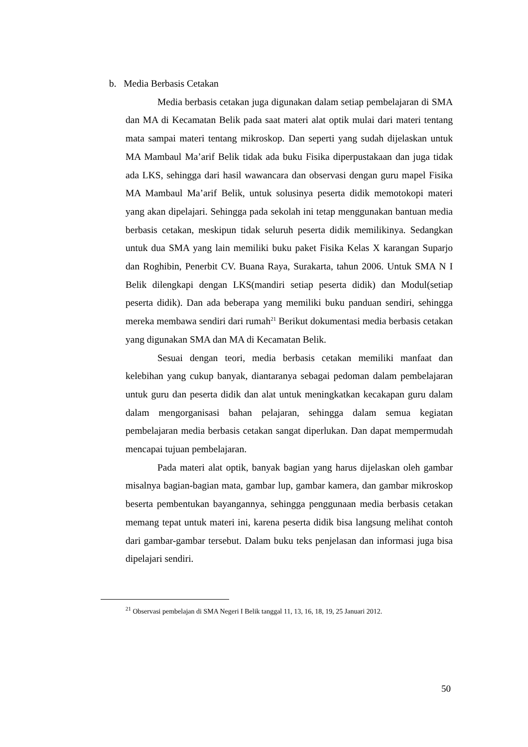b. Media Berbasis Cetakan
Media berbasis cetakan juga digunakan dalam setiap pembelajaran di SMA dan MA di Kecamatan Belik pada saat materi alat optik mulai dari materi tentang mata sampai materi tentang mikroskop. Dan seperti yang sudah dijelaskan untuk MA Mambaul Ma’arif Belik tidak ada buku Fisika diperpustakaan dan juga tidak ada LKS, sehingga dari hasil wawancara dan observasi dengan guru mapel Fisika MA Mambaul Ma’arif Belik, untuk solusinya peserta didik memotokopi materi yang akan dipelajari. Sehingga pada sekolah ini tetap menggunakan bantuan media berbasis cetakan, meskipun tidak seluruh peserta didik memilikinya. Sedangkan untuk dua SMA yang lain memiliki buku paket Fisika Kelas X karangan Suparjo dan Roghibin, Penerbit CV. Buana Raya, Surakarta, tahun 2006. Untuk SMA N I Belik dilengkapi dengan LKS(mandiri setiap peserta didik) dan Modul(setiap peserta didik). Dan ada beberapa yang memiliki buku panduan sendiri, sehingga mereka membawa sendiri dari rumah<sup>21</sup> Berikut dokumentasi media berbasis cetakan yang digunakan SMA dan MA di Kecamatan Belik.
Sesuai dengan teori, media berbasis cetakan memiliki manfaat dan kelebihan yang cukup banyak, diantaranya sebagai pedoman dalam pembelajaran untuk guru dan peserta didik dan alat untuk meningkatkan kecakapan guru dalam dalam mengorganisasi bahan pelajaran, sehingga dalam semua kegiatan pembelajaran media berbasis cetakan sangat diperlukan. Dan dapat mempermudah mencapai tujuan pembelajaran.
Pada materi alat optik, banyak bagian yang harus dijelaskan oleh gambar misalnya bagian-bagian mata, gambar lup, gambar kamera, dan gambar mikroskop beserta pembentukan bayangannya, sehingga penggunaan media berbasis cetakan memang tepat untuk materi ini, karena peserta didik bisa langsung melihat contoh dari gambar-gambar tersebut. Dalam buku teks penjelasan dan informasi juga bisa dipelajari sendiri.
<sup>21</sup> Observasi pembelajan di SMA Negeri I Belik tanggal 11, 13, 16, 18, 19, 25 Januari 2012.
50